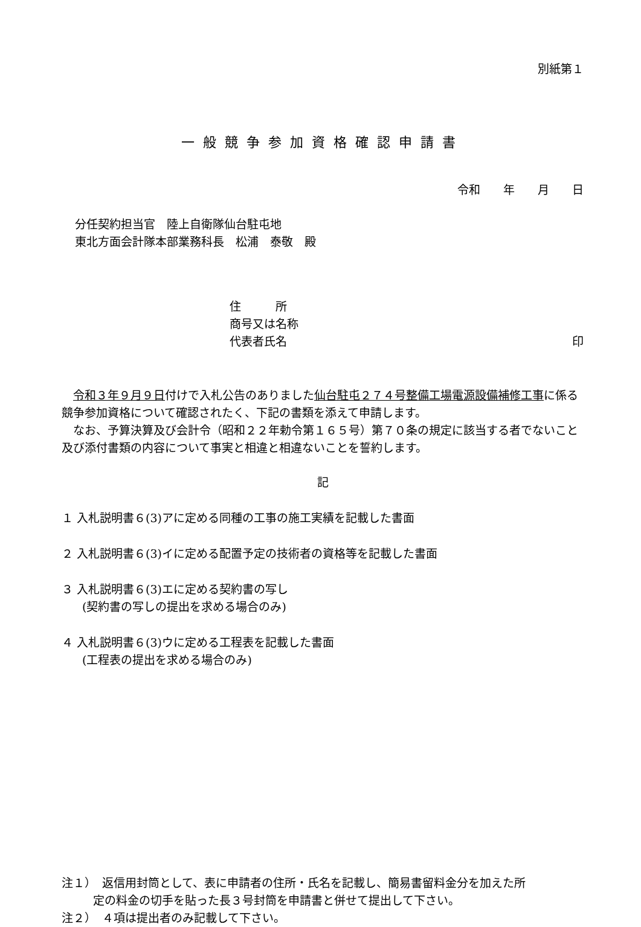別紙第１
一般競争参加資格確認申請書
令和　　年　　月　　日
分任契約担当官　陸上自衛隊仙台駐屯地
東北方面会計隊本部業務科長　松浦　泰敬　殿
住　　　所
商号又は名称
代表者氏名 印
　令和３年９月９日付けで入札公告のありました仙台駐屯２７４号整備工場電源設備補修工事に係る競争参加資格について確認されたく、下記の書類を添えて申請します。
　なお、予算決算及び会計令（昭和２２年勅令第１６５号）第７０条の規定に該当する者でないこと及び添付書類の内容について事実と相違と相違ないことを誓約します。
記
１ 入札説明書６(3)アに定める同種の工事の施工実績を記載した書面
２ 入札説明書６(3)イに定める配置予定の技術者の資格等を記載した書面
３ 入札説明書６(3)エに定める契約書の写し
(契約書の写しの提出を求める場合のみ)
４ 入札説明書６(3)ウに定める工程表を記載した書面
(工程表の提出を求める場合のみ)
注１）　返信用封筒として、表に申請者の住所・氏名を記載し、簡易書留料金分を加えた所
定の料金の切手を貼った長３号封筒を申請書と併せて提出して下さい。
注２）　４項は提出者のみ記載して下さい。